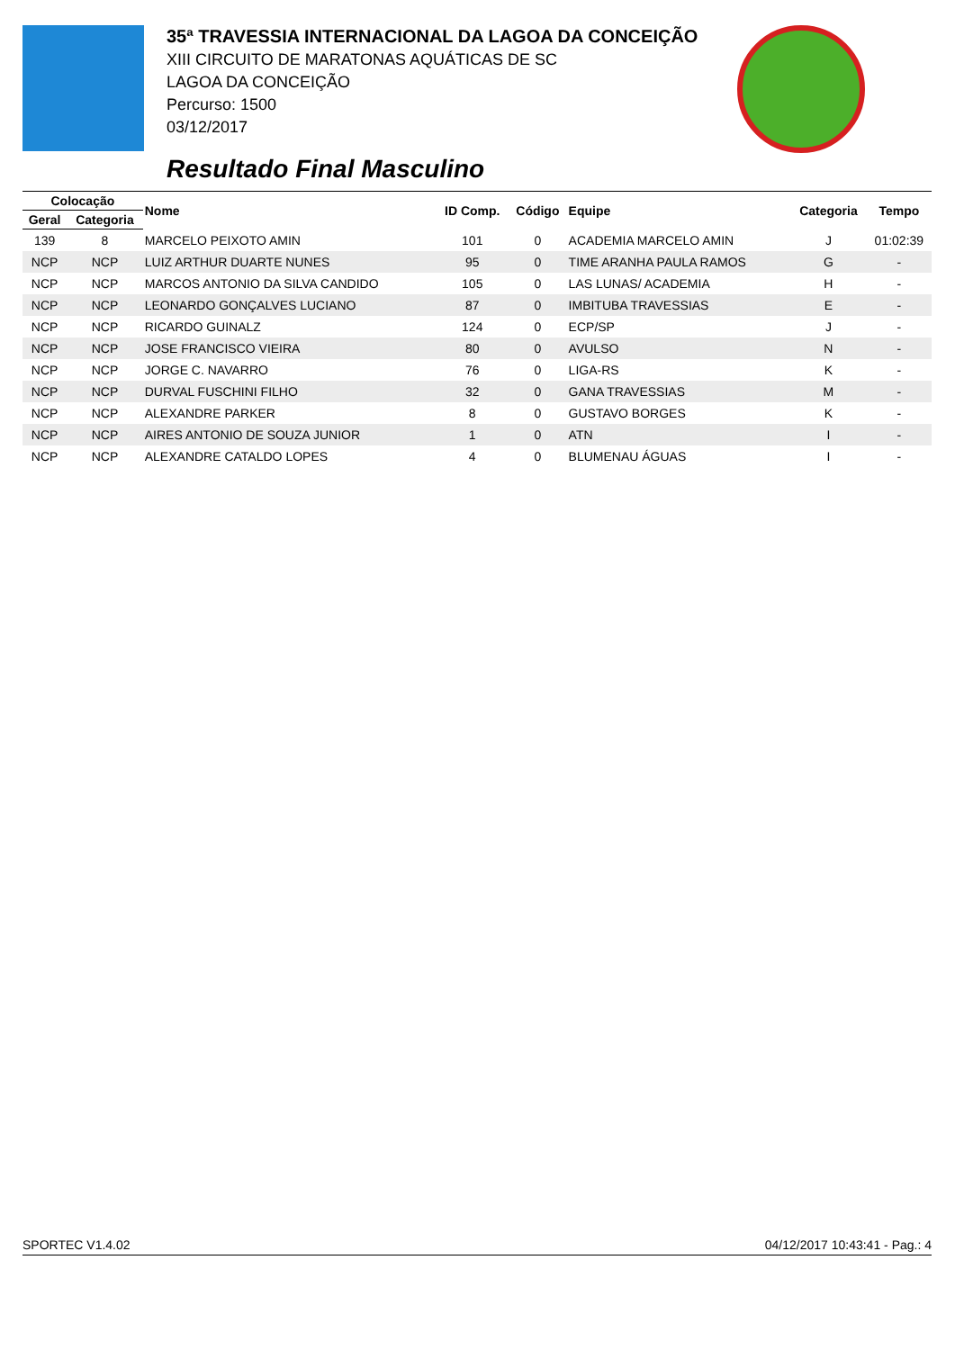35ª TRAVESSIA INTERNACIONAL DA LAGOA DA CONCEIÇÃO
XIII CIRCUITO DE MARATONAS AQUÁTICAS DE SC
LAGOA DA CONCEIÇÃO
Percurso: 1500
03/12/2017
Resultado Final Masculino
| Colocação | | Nome | ID Comp. | Código | Equipe | Categoria | Tempo |
| --- | --- | --- | --- | --- | --- | --- | --- |
| Geral | Categoria | | | | | | |
| 139 | 8 | MARCELO PEIXOTO AMIN | 101 | 0 | ACADEMIA MARCELO AMIN | J | 01:02:39 |
| NCP | NCP | LUIZ ARTHUR DUARTE NUNES | 95 | 0 | TIME ARANHA PAULA RAMOS | G | - |
| NCP | NCP | MARCOS ANTONIO DA SILVA CANDIDO | 105 | 0 | LAS LUNAS/ ACADEMIA | H | - |
| NCP | NCP | LEONARDO GONÇALVES LUCIANO | 87 | 0 | IMBITUBA TRAVESSIAS | E | - |
| NCP | NCP | RICARDO GUINALZ | 124 | 0 | ECP/SP | J | - |
| NCP | NCP | JOSE FRANCISCO VIEIRA | 80 | 0 | AVULSO | N | - |
| NCP | NCP | JORGE C. NAVARRO | 76 | 0 | LIGA-RS | K | - |
| NCP | NCP | DURVAL FUSCHINI FILHO | 32 | 0 | GANA TRAVESSIAS | M | - |
| NCP | NCP | ALEXANDRE PARKER | 8 | 0 | GUSTAVO BORGES | K | - |
| NCP | NCP | AIRES ANTONIO DE SOUZA JUNIOR | 1 | 0 | ATN | I | - |
| NCP | NCP | ALEXANDRE CATALDO LOPES | 4 | 0 | BLUMENAU ÁGUAS | I | - |
SPORTEC V1.4.02 04/12/2017 10:43:41 - Pag.: 4